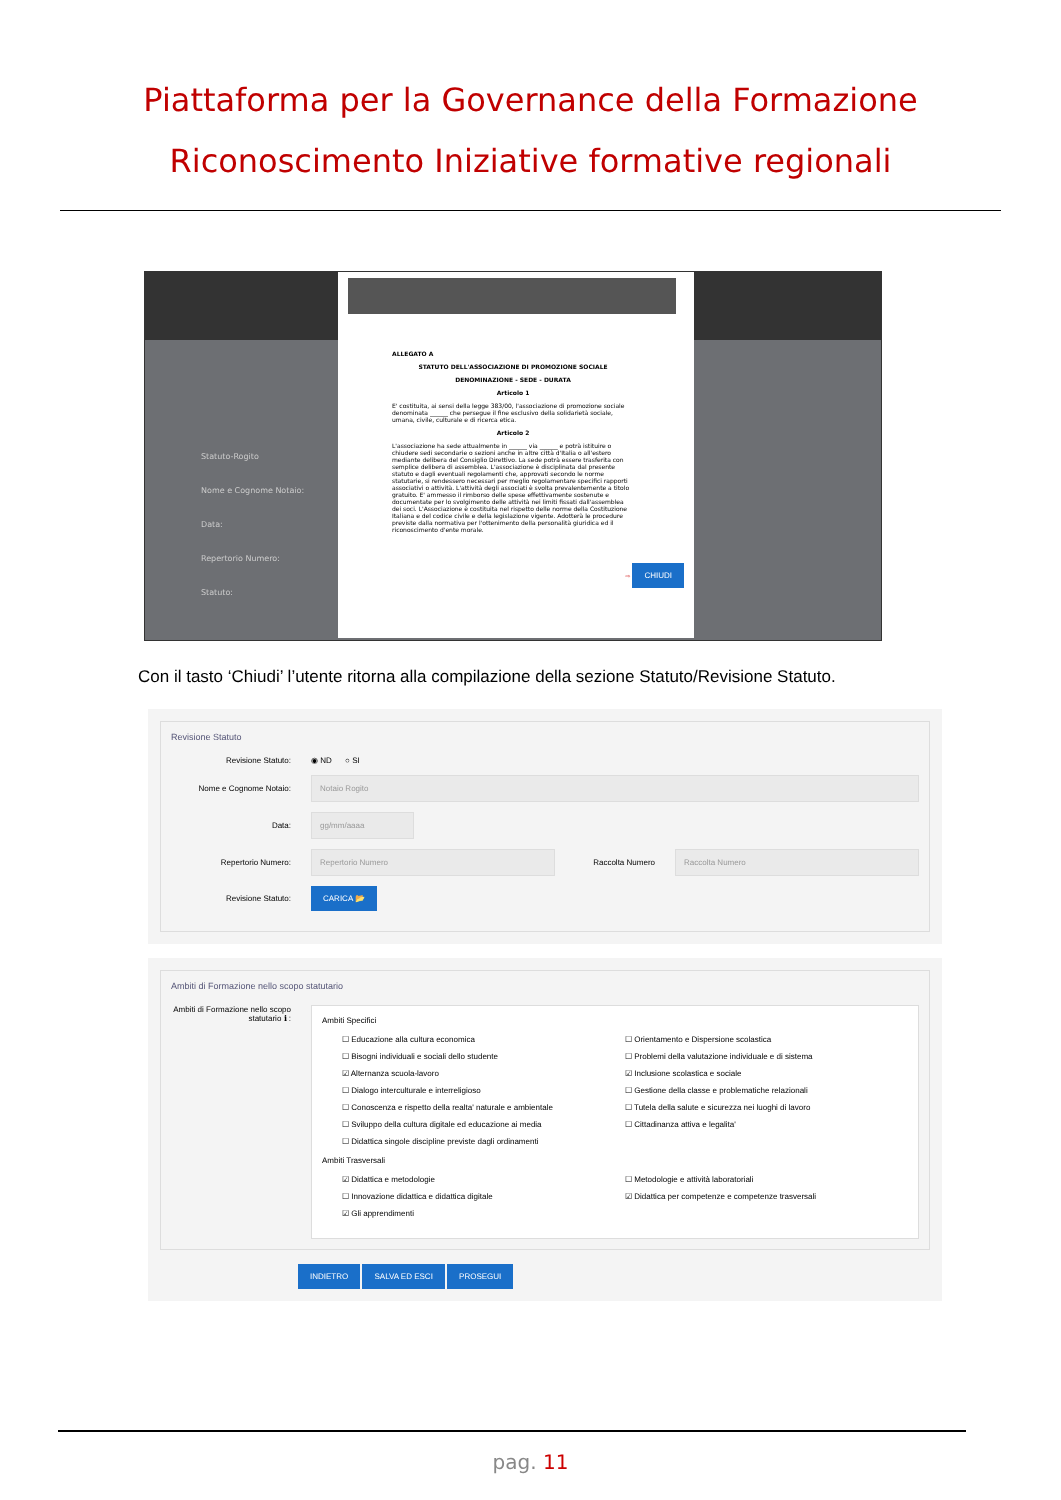Piattaforma per la Governance della Formazione
Riconoscimento Iniziative formative regionali
Statuto-Rogito
Nome e Cognome Notaio:
Data:
Repertorio Numero:
Statuto:
ALLEGATO A
STATUTO DELL'ASSOCIAZIONE DI PROMOZIONE SOCIALE
DENOMINAZIONE - SEDE - DURATA
Articolo 1
E' costituita, ai sensi della legge 383/00, l'associazione di promozione sociale denominata ______ che persegue il fine esclusivo della solidarietà sociale, umana, civile, culturale e di ricerca etica.
Articolo 2
L'associazione ha sede attualmente in ______ via ______ e potrà istituire o chiudere sedi secondarie o sezioni anche in altre città d'Italia o all'estero mediante delibera del Consiglio Direttivo. La sede potrà essere trasferita con semplice delibera di assemblea. L'associazione è disciplinata dal presente statuto e dagli eventuali regolamenti che, approvati secondo le norme statutarie, si rendessero necessari per meglio regolamentare specifici rapporti associativi o attività. L'attività degli associati è svolta prevalentemente a titolo gratuito. E' ammesso il rimborso delle spese effettivamente sostenute e documentate per lo svolgimento delle attività nei limiti fissati dall'assemblea dei soci. L'Associazione è costituita nel rispetto delle norme della Costituzione Italiana e del codice civile e della legislazione vigente. Adotterà le procedure previste dalla normativa per l'ottenimento della personalità giuridica ed il riconoscimento d'ente morale.
⇨ CHIUDI
Con il tasto ‘Chiudi’ l’utente ritorna alla compilazione della sezione Statuto/Revisione Statuto.
Revisione Statuto
Revisione Statuto: ◉ ND ○ SI
Nome e Cognome Notaio: Notaio Rogito
Data: gg/mm/aaaa
Repertorio Numero: Repertorio Numero Raccolta Numero Raccolta Numero
Revisione Statuto: CARICA 📂
Ambiti di Formazione nello scopo statutario
Ambiti di Formazione nello scopo statutario ℹ :
Ambiti Specifici
☐ Educazione alla cultura economica
☐ Bisogni individuali e sociali dello studente
☑ Alternanza scuola-lavoro
☐ Dialogo interculturale e interreligioso
☐ Conoscenza e rispetto della realta' naturale e ambientale
☐ Sviluppo della cultura digitale ed educazione ai media
☐ Didattica singole discipline previste dagli ordinamenti
☐ Orientamento e Dispersione scolastica
☐ Problemi della valutazione individuale e di sistema
☑ Inclusione scolastica e sociale
☐ Gestione della classe e problematiche relazionali
☐ Tutela della salute e sicurezza nei luoghi di lavoro
☐ Cittadinanza attiva e legalita'
Ambiti Trasversali
☑ Didattica e metodologie
☐ Innovazione didattica e didattica digitale
☑ Gli apprendimenti
☐ Metodologie e attività laboratoriali
☑ Didattica per competenze e competenze trasversali
INDIETRO SALVA ED ESCI PROSEGUI
pag. 11